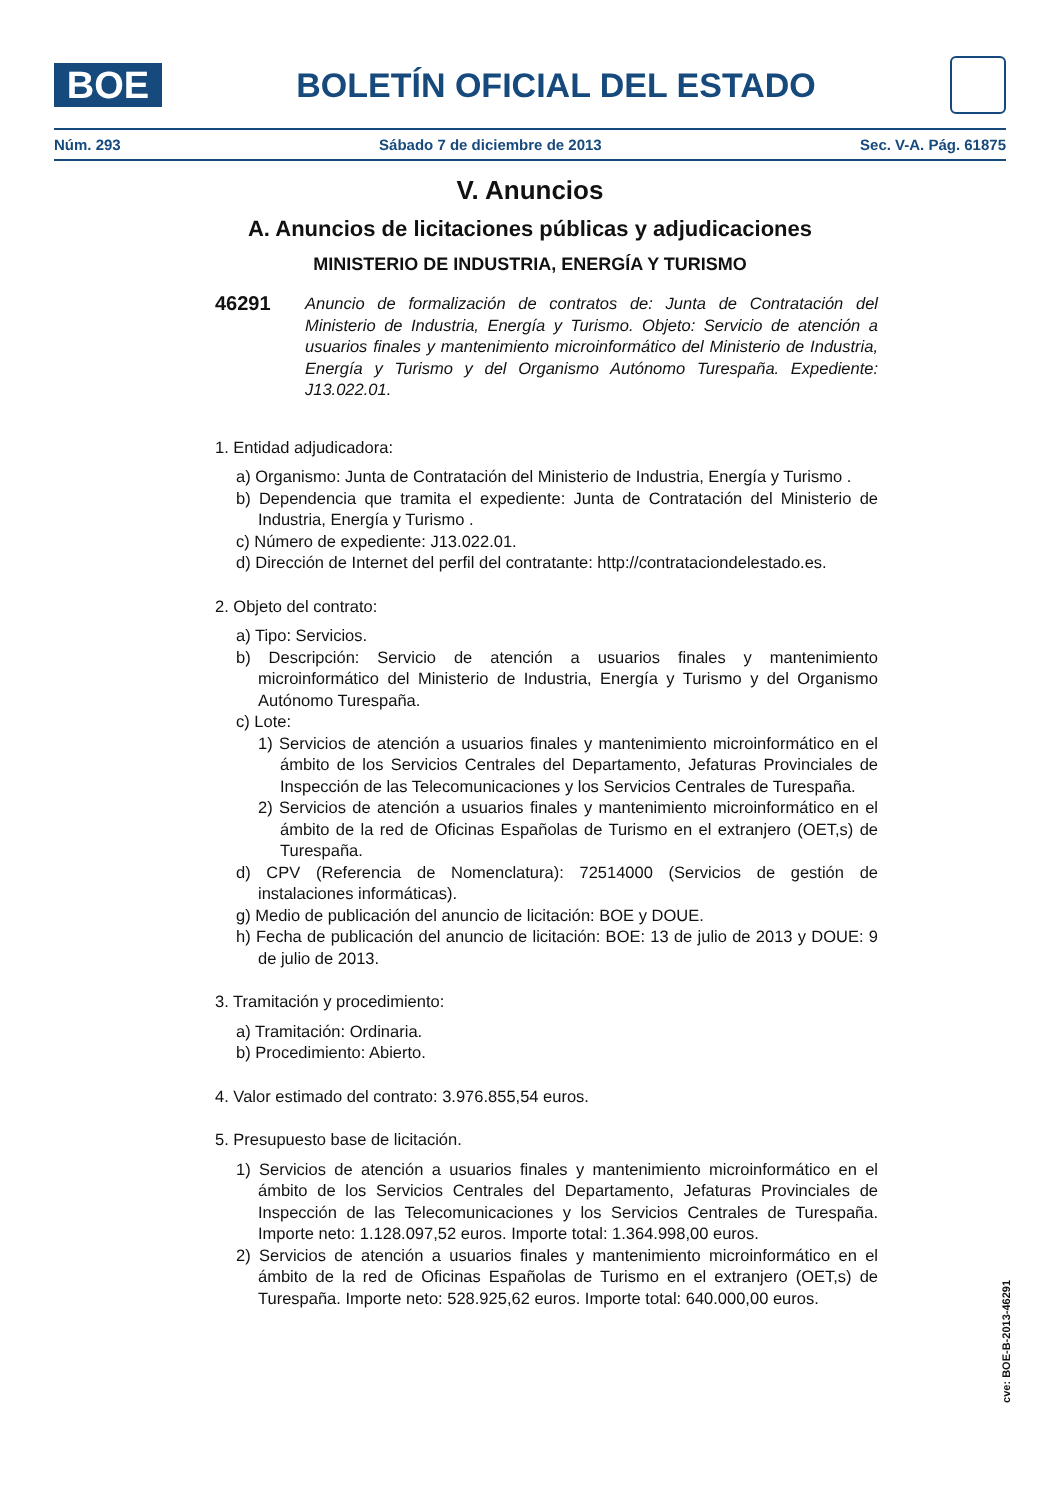BOE
BOLETÍN OFICIAL DEL ESTADO
Núm. 293 Sábado 7 de diciembre de 2013 Sec. V-A. Pág. 61875
V. Anuncios
A. Anuncios de licitaciones públicas y adjudicaciones
MINISTERIO DE INDUSTRIA, ENERGÍA Y TURISMO
46291 Anuncio de formalización de contratos de: Junta de Contratación del Ministerio de Industria, Energía y Turismo. Objeto: Servicio de atención a usuarios finales y mantenimiento microinformático del Ministerio de Industria, Energía y Turismo y del Organismo Autónomo Turespaña. Expediente: J13.022.01.
1. Entidad adjudicadora:
a) Organismo: Junta de Contratación del Ministerio de Industria, Energía y Turismo .
b) Dependencia que tramita el expediente: Junta de Contratación del Ministerio de Industria, Energía y Turismo .
c) Número de expediente: J13.022.01.
d) Dirección de Internet del perfil del contratante: http://contrataciondelestado.es.
2. Objeto del contrato:
a) Tipo: Servicios.
b) Descripción: Servicio de atención a usuarios finales y mantenimiento microinformático del Ministerio de Industria, Energía y Turismo y del Organismo Autónomo Turespaña.
c) Lote:
1) Servicios de atención a usuarios finales y mantenimiento microinformático en el ámbito de los Servicios Centrales del Departamento, Jefaturas Provinciales de Inspección de las Telecomunicaciones y los Servicios Centrales de Turespaña.
2) Servicios de atención a usuarios finales y mantenimiento microinformático en el ámbito de la red de Oficinas Españolas de Turismo en el extranjero (OET,s) de Turespaña.
d) CPV (Referencia de Nomenclatura): 72514000 (Servicios de gestión de instalaciones informáticas).
g) Medio de publicación del anuncio de licitación: BOE y DOUE.
h) Fecha de publicación del anuncio de licitación: BOE: 13 de julio de 2013 y DOUE: 9 de julio de 2013.
3. Tramitación y procedimiento:
a) Tramitación: Ordinaria.
b) Procedimiento: Abierto.
4. Valor estimado del contrato: 3.976.855,54 euros.
5. Presupuesto base de licitación.
1) Servicios de atención a usuarios finales y mantenimiento microinformático en el ámbito de los Servicios Centrales del Departamento, Jefaturas Provinciales de Inspección de las Telecomunicaciones y los Servicios Centrales de Turespaña. Importe neto: 1.128.097,52 euros. Importe total: 1.364.998,00 euros.
2) Servicios de atención a usuarios finales y mantenimiento microinformático en el ámbito de la red de Oficinas Españolas de Turismo en el extranjero (OET,s) de Turespaña. Importe neto: 528.925,62 euros. Importe total: 640.000,00 euros.
cve: BOE-B-2013-46291